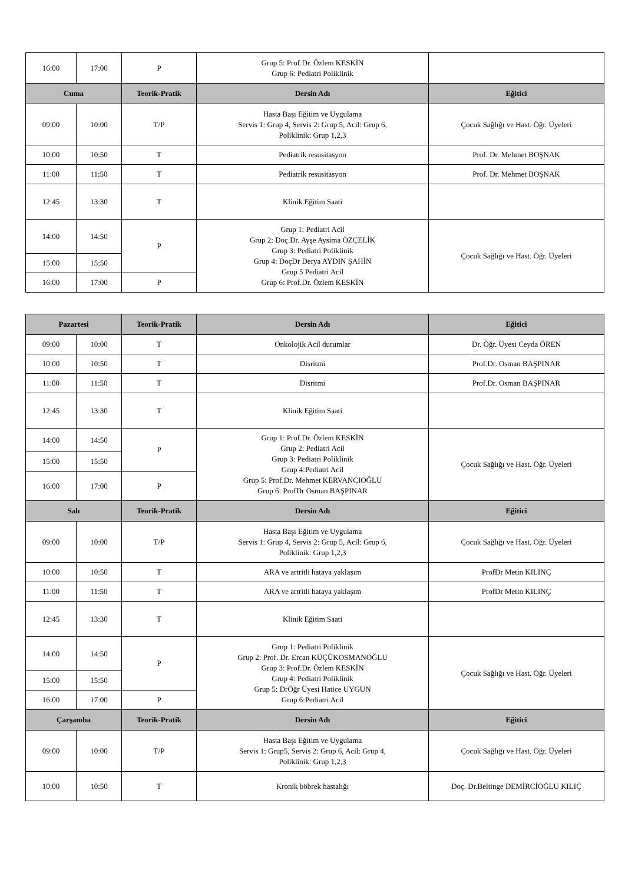| 16:00 | 17:00 | P | Grup 5: Prof.Dr. Özlem KESKİN Grup 6: Pediatri Poliklinik | |
| Cuma | | Teorik-Pratik | Dersin Adı | Eğitici |
| 09:00 | 10:00 | T/P | Hasta Başı Eğitim ve Uygulama Servis 1: Grup 4, Servis 2: Grup 5, Acil: Grup 6, Poliklinik: Grup 1,2,3 | Çocuk Sağlığı ve Hast. Öğr. Üyeleri |
| 10:00 | 10:50 | T | Pediatrik resusitasyon | Prof. Dr. Mehmet BOŞNAK |
| 11:00 | 11:50 | T | Pediatrik resusitasyon | Prof. Dr. Mehmet BOŞNAK |
| 12:45 | 13:30 | T | Klinik Eğitim Saati | |
| 14:00 | 14:50 | P | Grup 1: Pediatri Acil Grup 2: Doç.Dr. Ayşe Aysima ÖZÇELİK Grup 3: Pediatri Poliklinik Grup 4: DoçDr Derya AYDIN ŞAHİN Grup 5 Pediatri Acil Grup 6: Prof.Dr. Özlem KESKİN | Çocuk Sağlığı ve Hast. Öğr. Üyeleri |
| 15:00 | 15:50 | | | |
| 16:00 | 17:00 | P | | |
| Pazartesi | | Teorik-Pratik | Dersin Adı | Eğitici |
| --- | --- | --- | --- | --- |
| 09:00 | 10:00 | T | Onkolojik Acil durumlar | Dr. Öğr. Üyesi Ceyda ÖREN |
| 10:00 | 10:50 | T | Disritmi | Prof.Dr. Osman BAŞPINAR |
| 11:00 | 11:50 | T | Disritmi | Prof.Dr. Osman BAŞPINAR |
| 12:45 | 13:30 | T | Klinik Eğitim Saati | |
| 14:00 | 14:50 | P | Grup 1: Prof.Dr. Özlem KESKİN Grup 2: Pediatri Acil Grup 3: Pediatri Poliklinik Grup 4:Pediatri Acil Grup 5: Prof.Dr. Mehmet KERVANCIOĞLU Grup 6: ProfDr Osman BAŞPINAR | Çocuk Sağlığı ve Hast. Öğr. Üyeleri |
| 15:00 | 15:50 | | | |
| 16:00 | 17:00 | P | | |
| Salı | | Teorik-Pratik | Dersin Adı | Eğitici |
| 09:00 | 10:00 | T/P | Hasta Başı Eğitim ve Uygulama Servis 1: Grup 4, Servis 2: Grup 5, Acil: Grup 6, Poliklinik: Grup 1,2,3 | Çocuk Sağlığı ve Hast. Öğr. Üyeleri |
| 10:00 | 10:50 | T | ARA ve artritli hataya yaklaşım | ProfDr Metin KILINÇ |
| 11:00 | 11:50 | T | ARA ve artritli hataya yaklaşım | ProfDr Metin KILINÇ |
| 12:45 | 13:30 | T | Klinik Eğitim Saati | |
| 14:00 | 14:50 | P | Grup 1: Pediatri Poliklinik Grup 2: Prof. Dr. Ercan KÜÇÜKOSMANOĞLU Grup 3: Prof.Dr. Özlem KESKİN Grup 4: Pediatri Poliklinik Grup 5: DrÖğr Üyesi Hatice UYGUN Grup 6:Pediatri Acil | Çocuk Sağlığı ve Hast. Öğr. Üyeleri |
| 15:00 | 15:50 | | | |
| 16:00 | 17:00 | P | | |
| Çarşamba | | Teorik-Pratik | Dersin Adı | Eğitici |
| 09:00 | 10:00 | T/P | Hasta Başı Eğitim ve Uygulama Servis 1: Grup5, Servis 2: Grup 6, Acil: Grup 4, Poliklinik: Grup 1,2,3 | Çocuk Sağlığı ve Hast. Öğr. Üyeleri |
| 10:00 | 10:50 | T | Kronik böbrek hastalığı | Doç. Dr.Beltinge DEMİRCİOĞLU KILIÇ |